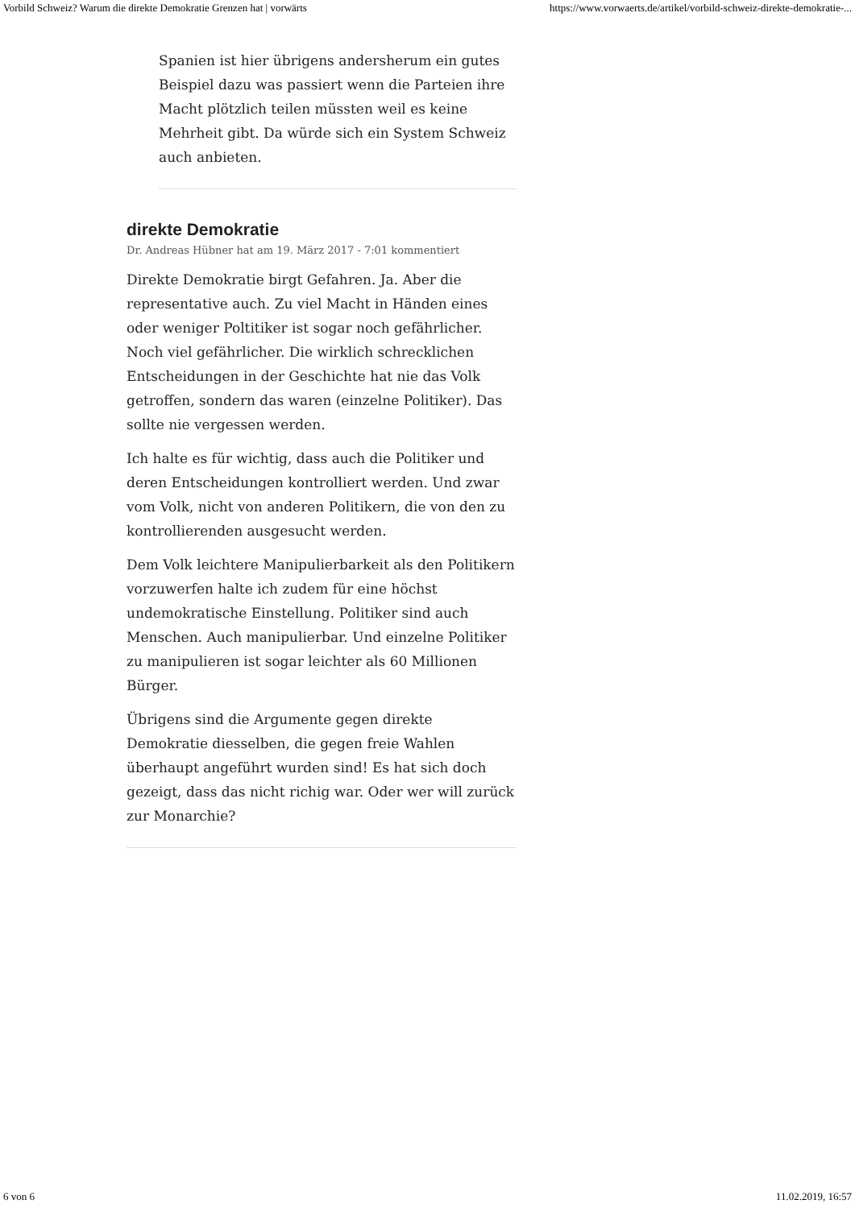Vorbild Schweiz? Warum die direkte Demokratie Grenzen hat | vorwärts https://www.vorwaerts.de/artikel/vorbild-schweiz-direkte-demokratie-...
Spanien ist hier übrigens andersherum ein gutes Beispiel dazu was passiert wenn die Parteien ihre Macht plötzlich teilen müssten weil es keine Mehrheit gibt. Da würde sich ein System Schweiz auch anbieten.
direkte Demokratie
Dr. Andreas Hübner hat am 19. März 2017 - 7:01 kommentiert
Direkte Demokratie birgt Gefahren. Ja. Aber die representative auch. Zu viel Macht in Händen eines oder weniger Poltitiker ist sogar noch gefährlicher. Noch viel gefährlicher. Die wirklich schrecklichen Entscheidungen in der Geschichte hat nie das Volk getroffen, sondern das waren (einzelne Politiker). Das sollte nie vergessen werden.
Ich halte es für wichtig, dass auch die Politiker und deren Entscheidungen kontrolliert werden. Und zwar vom Volk, nicht von anderen Politikern, die von den zu kontrollierenden ausgesucht werden.
Dem Volk leichtere Manipulierbarkeit als den Politikern vorzuwerfen halte ich zudem für eine höchst undemokratische Einstellung. Politiker sind auch Menschen. Auch manipulierbar. Und einzelne Politiker zu manipulieren ist sogar leichter als 60 Millionen Bürger.
Übrigens sind die Argumente gegen direkte Demokratie diesselben, die gegen freie Wahlen überhaupt angeführt wurden sind! Es hat sich doch gezeigt, dass das nicht richig war. Oder wer will zurück zur Monarchie?
6 von 6 11.02.2019, 16:57